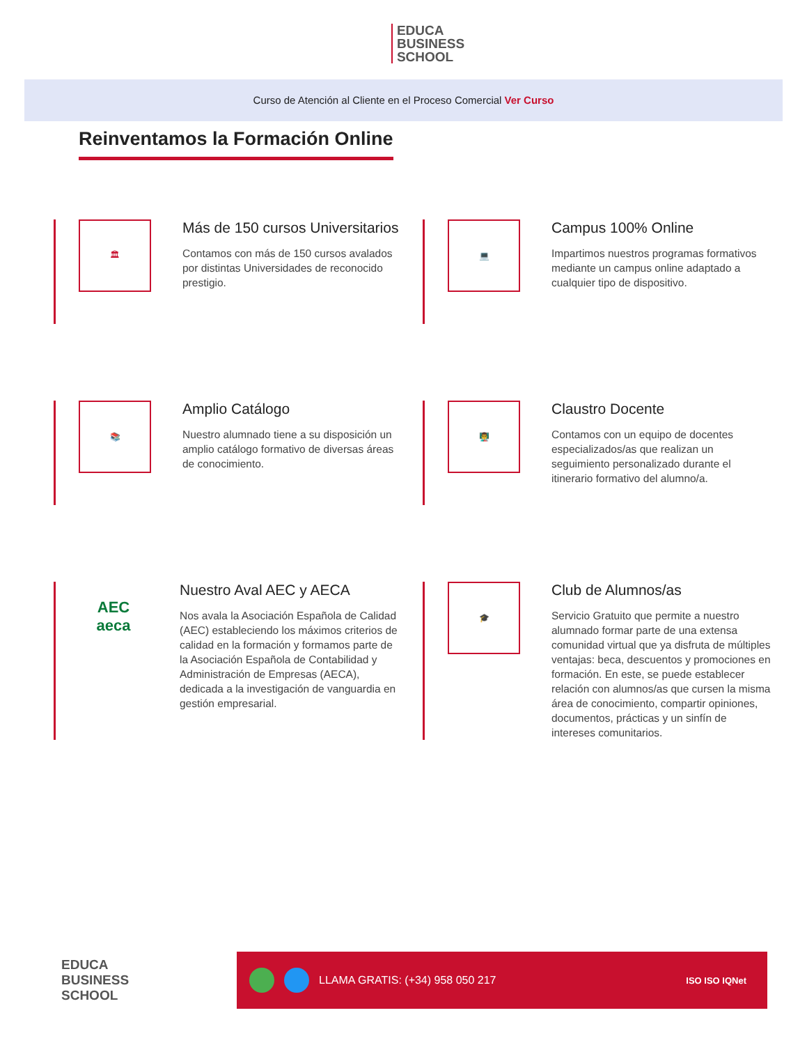EDUCA
BUSINESS
SCHOOL
Curso de Atención al Cliente en el Proceso Comercial Ver Curso
Reinventamos la Formación Online
🏛
Más de 150 cursos Universitarios
Contamos con más de 150 cursos avalados por distintas Universidades de reconocido prestigio.
💻
Campus 100% Online
Impartimos nuestros programas formativos mediante un campus online adaptado a cualquier tipo de dispositivo.
📚
Amplio Catálogo
Nuestro alumnado tiene a su disposición un amplio catálogo formativo de diversas áreas de conocimiento.
👨‍🏫
Claustro Docente
Contamos con un equipo de docentes especializados/as que realizan un seguimiento personalizado durante el itinerario formativo del alumno/a.
AEC
aeca
Nuestro Aval AEC y AECA
Nos avala la Asociación Española de Calidad (AEC) estableciendo los máximos criterios de calidad en la formación y formamos parte de la Asociación Española de Contabilidad y Administración de Empresas (AECA), dedicada a la investigación de vanguardia en gestión empresarial.
🎓
Club de Alumnos/as
Servicio Gratuito que permite a nuestro alumnado formar parte de una extensa comunidad virtual que ya disfruta de múltiples ventajas: beca, descuentos y promociones en formación. En este, se puede establecer relación con alumnos/as que cursen la misma área de conocimiento, compartir opiniones, documentos, prácticas y un sinfín de intereses comunitarios.
EDUCA
BUSINESS
SCHOOL
LLAMA GRATIS: (+34) 958 050 217 ISO ISO IQNet